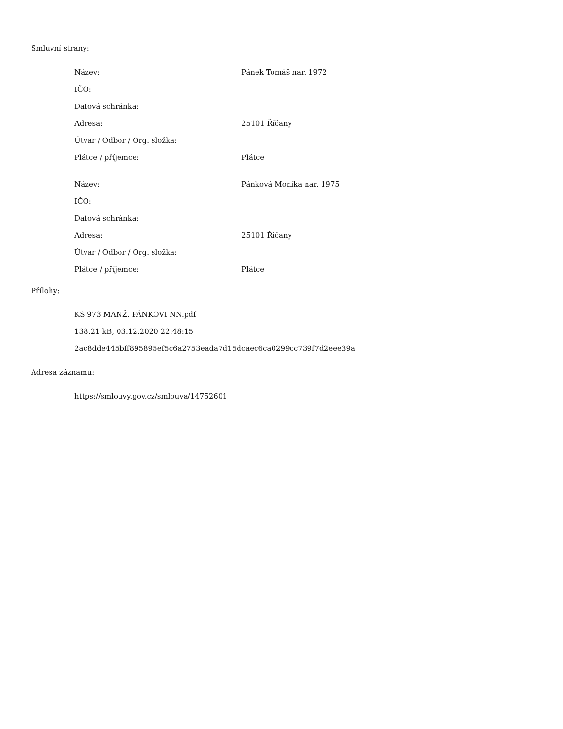Smluvní strany:
| Název: | Pánek Tomáš nar. 1972 |
| IČO: | |
| Datová schránka: | |
| Adresa: | 25101 Říčany |
| Útvar / Odbor / Org. složka: | |
| Plátce / příjemce: | Plátce |
| Název: | Pánková Monika nar. 1975 |
| IČO: | |
| Datová schránka: | |
| Adresa: | 25101 Říčany |
| Útvar / Odbor / Org. složka: | |
| Plátce / příjemce: | Plátce |
Přílohy:
KS 973 MANŽ. PÁNKOVI NN.pdf
138.21 kB, 03.12.2020 22:48:15
2ac8dde445bff895895ef5c6a2753eada7d15dcaec6ca0299cc739f7d2eee39a
Adresa záznamu:
https://smlouvy.gov.cz/smlouva/14752601